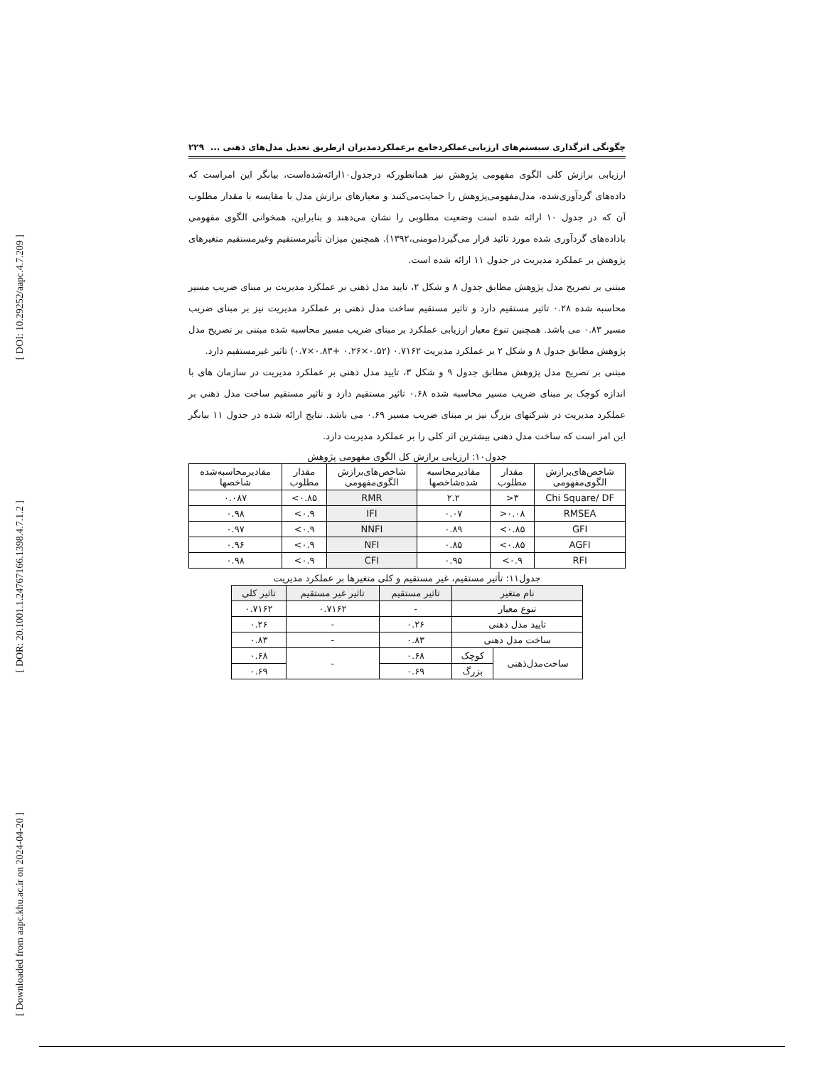[ DOI: 10.29252/aapc.4.7.209 ]
[ DOR: 20.1001.1.24767166.1398.4.7.1.2 ]
[ Downloaded from aapc.khu.ac.ir on 2024-04-20 ]
چگونگی اثرگذاری سیستم‌های ارزیابی‌عملکردجامع برعملکردمدیران ازطریق تعدیل مدل‌های ذهنی ... ۲۲۹
ارزیابی برازش کلی الگوی مفهومی پژوهش نیز همانطورکه درجدول۱۰ارائه‌شده‌است، بیانگر این امراست که داده‌های گردآوری‌شده، مدل‌مفهومی‌پژوهش را حمایت‌می‌کنند و معیارهای برازش مدل با مقایسه با مقدار مطلوب آن که در جدول ۱۰ ارائه شده است وضعیت مطلوبی را نشان می‌دهند و بنابراین، همخوانی الگوی مفهومی باداده‌های گردآوری شده مورد تائید قرار می‌گیرد(مومنی،۱۳۹۲). همچنین میزان تأثیرمستقیم وغیرمستقیم متغیرهای پژوهش بر عملکرد مدیریت در جدول ۱۱ ارائه شده است.
مبتنی بر تصریح مدل پژوهش مطابق جدول ۸ و شکل ۲، تایید مدل ذهنی بر عملکرد مدیریت بر مبنای ضریب مسیر محاسبه شده ۰.۲۸ تاثیر مستقیم دارد و تاثیر مستقیم ساخت مدل ذهنی بر عملکرد مدیریت نیز بر مبنای ضریب مسیر ۰.۸۳ می باشد. همچنین تنوع معیار ارزیابی عملکرد بر مبنای ضریب مسیر محاسبه شده مبتنی بر تصریح مدل پژوهش مطابق جدول ۸ و شکل ۲ بر عملکرد مدیریت ۰.۷۱۶۲ (۰.۵۲×۰.۲۶ +۰.۸۳×۰.۷) تاثیر غیرمستقیم دارد.
مبتنی بر تصریح مدل پژوهش مطابق جدول ۹ و شکل ۳، تایید مدل ذهنی بر عملکرد مدیریت در سازمان های با اندازه کوچک بر مبنای ضریب مسیر محاسبه شده ۰.۶۸ تاثیر مستقیم دارد و تاثیر مستقیم ساخت مدل ذهنی بر عملکرد مدیریت در شرکتهای بزرگ نیز بر مبنای ضریب مسیر ۰.۶۹ می باشد. نتایج ارائه شده در جدول ۱۱ بیانگر این امر است که ساخت مدل ذهنی بیشترین اثر کلی را بر عملکرد مدیریت دارد.
جدول۱۰: ارزیابی برازش کل الگوی مفهومی پژوهش
| شاخص‌های‌برازش الگوی‌مفهومی | مقدار مطلوب | مقادیرمحاسبه شده‌شاخصها | شاخص‌های‌برازش الگوی‌مفهومی | مقدار مطلوب | مقادیرمحاسبه‌شده شاخصها |
| --- | --- | --- | --- | --- | --- |
| Chi Square/ DF | ۳< | ۲.۲ | RMR | ۰.۸۵> | ۰.۰۸۷ |
| RMSEA | ۰.۰۸< | ۰.۰۷ | IFI | ۰.۹> | ۰.۹۸ |
| GFI | ۰.۸۵> | ۰.۸۹ | NNFI | ۰.۹> | ۰.۹۷ |
| AGFI | ۰.۸۵> | ۰.۸۵ | NFI | ۰.۹> | ۰.۹۶ |
| RFI | ۰.۹> | ۰.۹۵ | CFI | ۰.۹> | ۰.۹۸ |
جدول۱۱: تأثیر مستقیم، غیر مستقیم و کلی متغیرها بر عملکرد مدیریت
| نام متغیر | | تاثیر مستقیم | تاثیر غیر مستقیم | تاثیر کلی |
| --- | --- | --- | --- | --- |
| تنوع معیار | | - | ۰.۷۱۶۲ | ۰.۷۱۶۲ |
| تایید مدل ذهنی | | ۰.۲۶ | - | ۰.۲۶ |
| ساخت مدل ذهنی | | ۰.۸۳ | - | ۰.۸۳ |
| ساخت‌مدل‌ذهنی | کوچک | ۰.۶۸ | - | ۰.۶۸ |
| | بزرگ | ۰.۶۹ | | ۰.۶۹ |